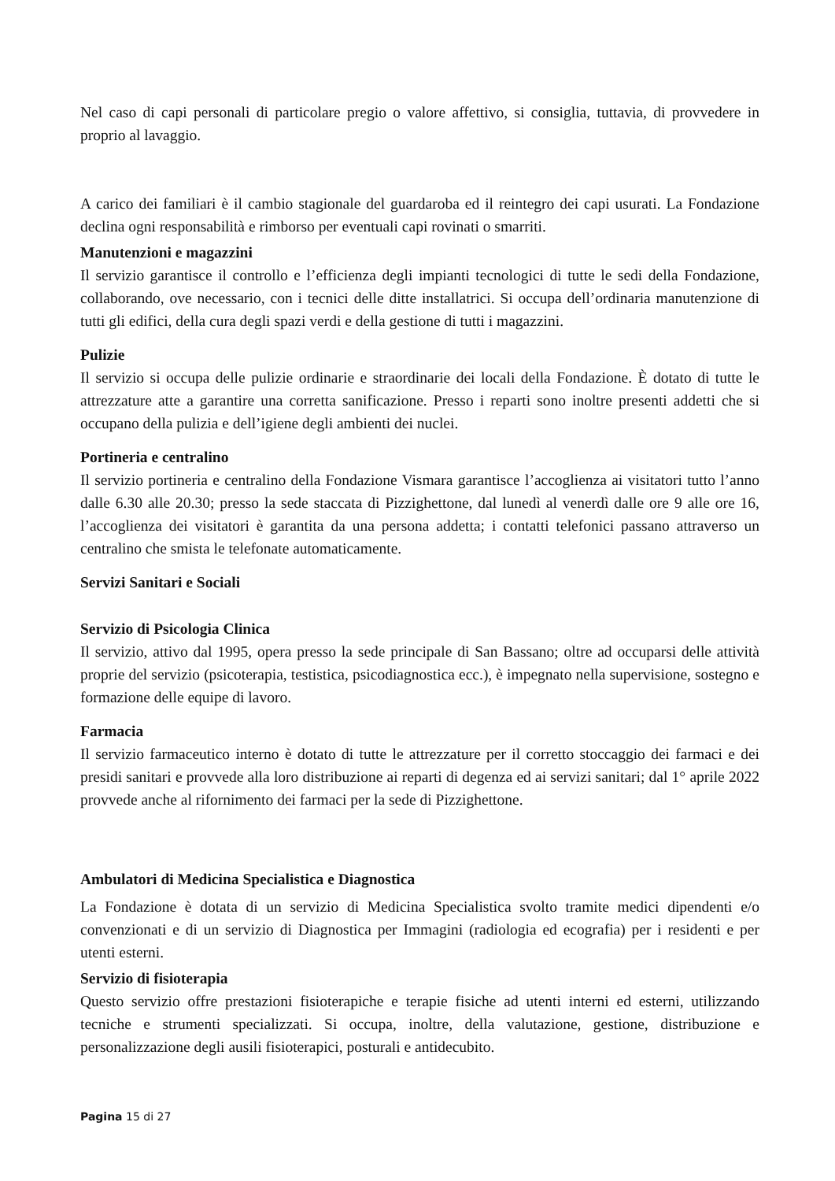Nel caso di capi personali di particolare pregio o valore affettivo, si consiglia, tuttavia, di provvedere in proprio al lavaggio.
A carico dei familiari è il cambio stagionale del guardaroba ed il reintegro dei capi usurati. La Fondazione declina ogni responsabilità e rimborso per eventuali capi rovinati o smarriti.
Manutenzioni e magazzini
Il servizio garantisce il controllo e l’efficienza degli impianti tecnologici di tutte le sedi della Fondazione, collaborando, ove necessario, con i tecnici delle ditte installatrici. Si occupa dell’ordinaria manutenzione di tutti gli edifici, della cura degli spazi verdi e della gestione di tutti i magazzini.
Pulizie
Il servizio si occupa delle pulizie ordinarie e straordinarie dei locali della Fondazione. È dotato di tutte le attrezzature atte a garantire una corretta sanificazione. Presso i reparti sono inoltre presenti addetti che si occupano della pulizia e dell’igiene degli ambienti dei nuclei.
Portineria e centralino
Il servizio portineria e centralino della Fondazione Vismara garantisce l’accoglienza ai visitatori tutto l’anno dalle 6.30 alle 20.30; presso la sede staccata di Pizzighettone, dal lunedì al venerdì dalle ore 9 alle ore 16, l’accoglienza dei visitatori è garantita da una persona addetta; i contatti telefonici passano attraverso un centralino che smista le telefonate automaticamente.
Servizi Sanitari e Sociali
Servizio di Psicologia Clinica
Il servizio, attivo dal 1995, opera presso la sede principale di San Bassano; oltre ad occuparsi delle attività proprie del servizio (psicoterapia, testistica, psicodiagnostica ecc.), è impegnato nella supervisione, sostegno e formazione delle equipe di lavoro.
Farmacia
Il servizio farmaceutico interno è dotato di tutte le attrezzature per il corretto stoccaggio dei farmaci e dei presidi sanitari e provvede alla loro distribuzione ai reparti di degenza ed ai servizi sanitari; dal 1° aprile 2022 provvede anche al rifornimento dei farmaci per la sede di Pizzighettone.
Ambulatori di Medicina Specialistica e Diagnostica
La Fondazione è dotata di un servizio di Medicina Specialistica svolto tramite medici dipendenti e/o convenzionati e di un servizio di Diagnostica per Immagini (radiologia ed ecografia) per i residenti e per utenti esterni.
Servizio di fisioterapia
Questo servizio offre prestazioni fisioterapiche e terapie fisiche ad utenti interni ed esterni, utilizzando tecniche e strumenti specializzati. Si occupa, inoltre, della valutazione, gestione, distribuzione e personalizzazione degli ausili fisioterapici, posturali e antidecubito.
Pagina 15 di 27